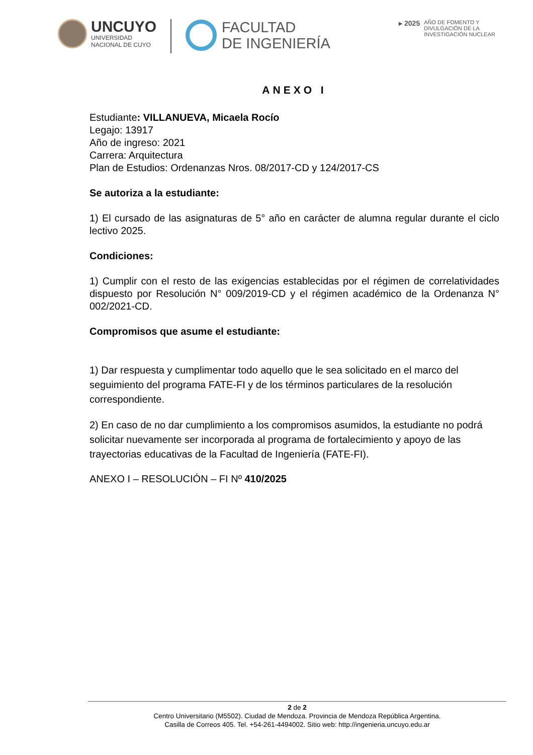UNCUYO
UNIVERSIDAD
NACIONAL DE CUYO
FACULTAD
DE INGENIERÍA
▸ 2025
AÑO DE FOMENTO Y
DIVULGACIÓN DE LA
INVESTIGACIÓN NUCLEAR
ANEXO I
Estudiante: VILLANUEVA, Micaela Rocío
Legajo: 13917
Año de ingreso: 2021
Carrera: Arquitectura
Plan de Estudios: Ordenanzas Nros. 08/2017-CD y 124/2017-CS
Se autoriza a la estudiante:
1) El cursado de las asignaturas de 5° año en carácter de alumna regular durante el ciclo lectivo 2025.
Condiciones:
1) Cumplir con el resto de las exigencias establecidas por el régimen de correlatividades dispuesto por Resolución N° 009/2019-CD y el régimen académico de la Ordenanza N° 002/2021-CD.
Compromisos que asume el estudiante:
1) Dar respuesta y cumplimentar todo aquello que le sea solicitado en el marco del seguimiento del programa FATE-FI y de los términos particulares de la resolución correspondiente.
2) En caso de no dar cumplimiento a los compromisos asumidos, la estudiante no podrá solicitar nuevamente ser incorporada al programa de fortalecimiento y apoyo de las trayectorias educativas de la Facultad de Ingeniería (FATE-FI).
ANEXO I – RESOLUCIÓN – FI Nº 410/2025
2 de 2
Centro Universitario (M5502). Ciudad de Mendoza. Provincia de Mendoza República Argentina.
Casilla de Correos 405. Tel. +54-261-4494002. Sitio web: http://ingenieria.uncuyo.edu.ar